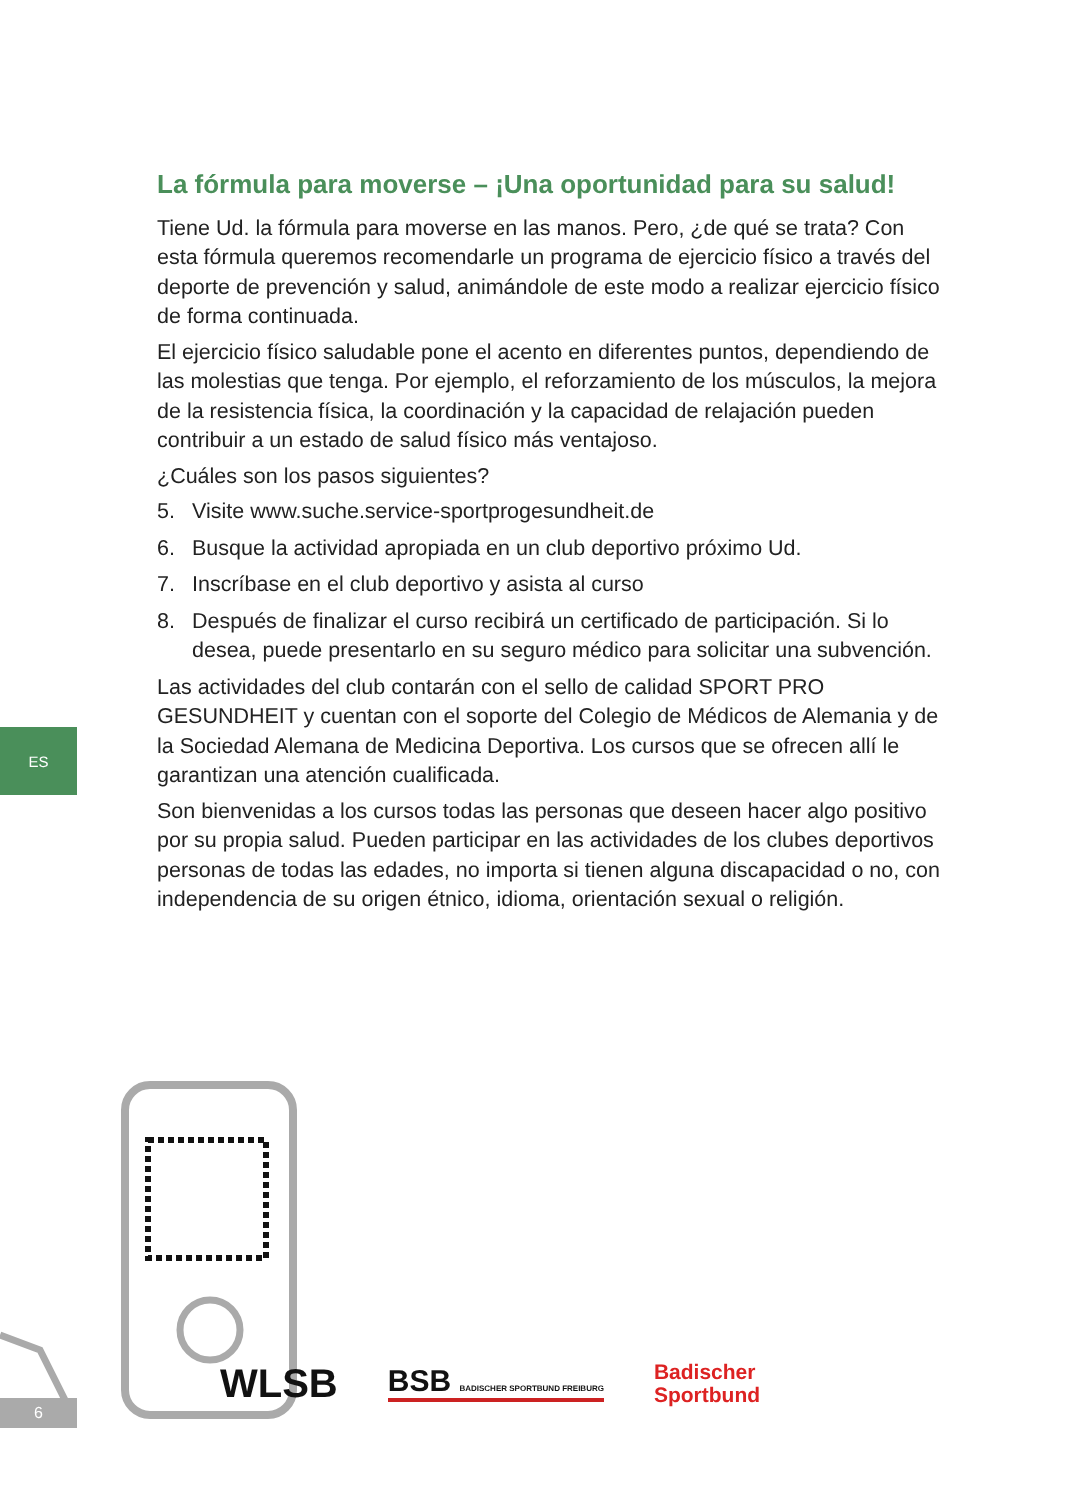La fórmula para moverse – ¡Una oportunidad para su salud!
Tiene Ud. la fórmula para moverse en las manos. Pero, ¿de qué se trata? Con esta fórmula queremos recomendarle un programa de ejercicio físico a través del deporte de prevención y salud, animándole de este modo a realizar ejercicio físico de forma continuada.
El ejercicio físico saludable pone el acento en diferentes puntos, dependiendo de las molestias que tenga. Por ejemplo, el reforzamiento de los músculos, la mejora de la resistencia física, la coordinación y la capacidad de relajación pueden contribuir a un estado de salud físico más ventajoso.
¿Cuáles son los pasos siguientes?
5. Visite www.suche.service-sportprogesundheit.de
6. Busque la actividad apropiada en un club deportivo próximo Ud.
7. Inscríbase en el club deportivo y asista al curso
8. Después de finalizar el curso recibirá un certificado de participación. Si lo desea, puede presentarlo en su seguro médico para solicitar una subvención.
Las actividades del club contarán con el sello de calidad SPORT PRO GESUNDHEIT y cuentan con el soporte del Colegio de Médicos de Alemania y de la Sociedad Alemana de Medicina Deportiva. Los cursos que se ofrecen allí le garantizan una atención cualificada.
Son bienvenidas a los cursos todas las personas que deseen hacer algo positivo por su propia salud. Pueden participar en las actividades de los clubes deportivos personas de todas las edades, no importa si tienen alguna discapacidad o no, con independencia de su origen étnico, idioma, orientación sexual o religión.
ES
6
WLSB BSB BADISCHER SPORTBUND FREIBURG Badischer
Sportbund